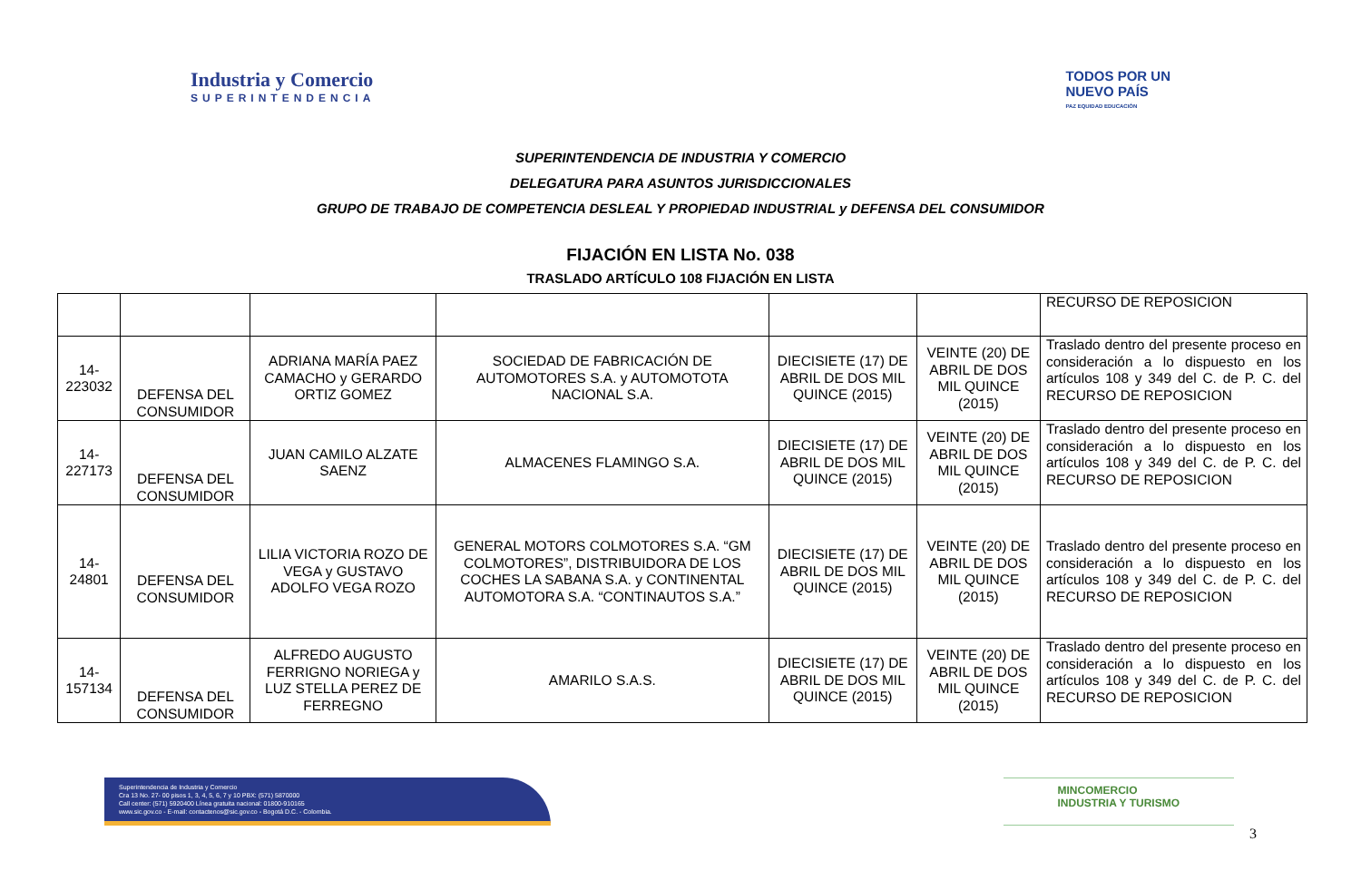Industria y Comercio
SUPERINTENDENCIA
TODOS POR UN
NUEVO PAÍS
PAZ EQUIDAD EDUCACIÓN
SUPERINTENDENCIA DE INDUSTRIA Y COMERCIO
DELEGATURA PARA ASUNTOS JURISDICCIONALES
GRUPO DE TRABAJO DE COMPETENCIA DESLEAL Y PROPIEDAD INDUSTRIAL y DEFENSA DEL CONSUMIDOR
FIJACIÓN EN LISTA No. 038
TRASLADO ARTÍCULO 108 FIJACIÓN EN LISTA
| | | | | | | RECURSO DE REPOSICION |
| 14-223032 | DEFENSA DEL CONSUMIDOR | ADRIANA MARÍA PAEZ CAMACHO y GERARDO ORTIZ GOMEZ | SOCIEDAD DE FABRICACIÓN DE AUTOMOTORES S.A. y AUTOMOTOTA NACIONAL S.A. | DIECISIETE (17) DE ABRIL DE DOS MIL QUINCE (2015) | VEINTE (20) DE ABRIL DE DOS MIL QUINCE (2015) | Traslado dentro del presente proceso en consideración a lo dispuesto en los artículos 108 y 349 del C. de P. C. del RECURSO DE REPOSICION |
| 14-227173 | DEFENSA DEL CONSUMIDOR | JUAN CAMILO ALZATE SAENZ | ALMACENES FLAMINGO S.A. | DIECISIETE (17) DE ABRIL DE DOS MIL QUINCE (2015) | VEINTE (20) DE ABRIL DE DOS MIL QUINCE (2015) | Traslado dentro del presente proceso en consideración a lo dispuesto en los artículos 108 y 349 del C. de P. C. del RECURSO DE REPOSICION |
| 14-24801 | DEFENSA DEL CONSUMIDOR | LILIA VICTORIA ROZO DE VEGA y GUSTAVO ADOLFO VEGA ROZO | GENERAL MOTORS COLMOTORES S.A. “GM COLMOTORES”, DISTRIBUIDORA DE LOS COCHES LA SABANA S.A. y CONTINENTAL AUTOMOTORA S.A. “CONTINAUTOS S.A.” | DIECISIETE (17) DE ABRIL DE DOS MIL QUINCE (2015) | VEINTE (20) DE ABRIL DE DOS MIL QUINCE (2015) | Traslado dentro del presente proceso en consideración a lo dispuesto en los artículos 108 y 349 del C. de P. C. del RECURSO DE REPOSICION |
| 14-157134 | DEFENSA DEL CONSUMIDOR | ALFREDO AUGUSTO FERRIGNO NORIEGA y LUZ STELLA PEREZ DE FERREGNO | AMARILO S.A.S. | DIECISIETE (17) DE ABRIL DE DOS MIL QUINCE (2015) | VEINTE (20) DE ABRIL DE DOS MIL QUINCE (2015) | Traslado dentro del presente proceso en consideración a lo dispuesto en los artículos 108 y 349 del C. de P. C. del RECURSO DE REPOSICION |
Superintendencia de Industria y Comercio
Cra 13 No. 27- 00 pisos 1, 3, 4, 5, 6, 7 y 10 PBX: (571) 5870000
Call center: (571) 5920400 Línea gratuita nacional: 01800-910165
www.sic.gov.co - E-mail: contactenos@sic.gov.co - Bogotá D.C. - Colombia.
MINCOMERCIO
INDUSTRIA Y TURISMO
3